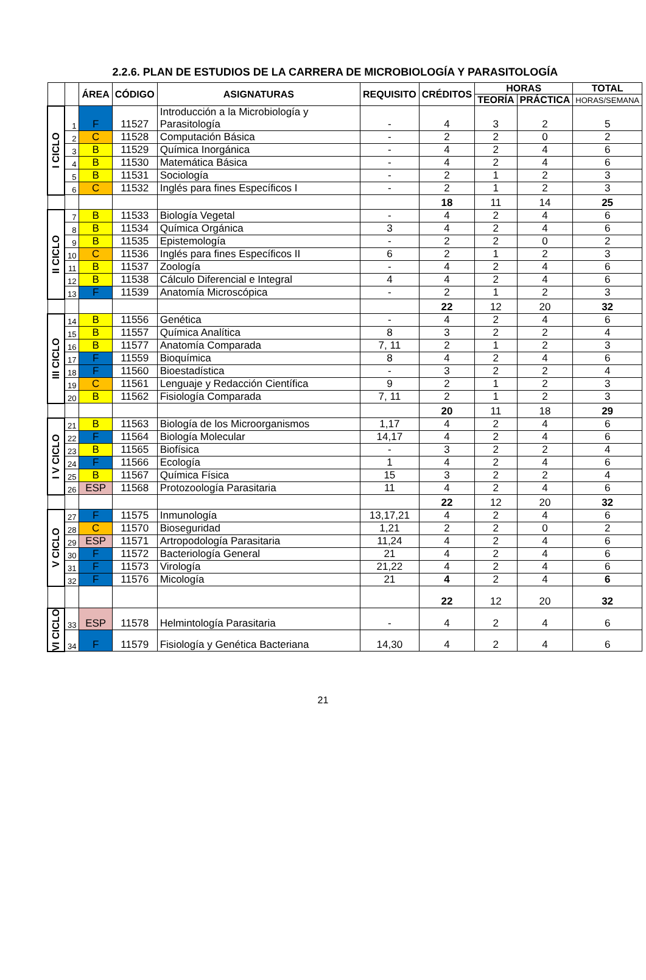2.2.6. PLAN DE ESTUDIOS DE LA CARRERA DE MICROBIOLOGÍA Y PARASITOLOGÍA
| | | ÁREA | CÓDIGO | ASIGNATURAS | REQUISITO | CRÉDITOS | HORAS | | TOTAL |
| --- | --- | --- | --- | --- | --- | --- | --- | --- | --- |
| | | | | | | | TEORÍA | PRÁCTICA | HORAS/SEMANA |
| I CICLO | 1 | F | 11527 | Introducción a la Microbiología y Parasitología | - | 4 | 3 | 2 | 5 |
| | 2 | C | 11528 | Computación Básica | - | 2 | 2 | 0 | 2 |
| | 3 | B | 11529 | Química Inorgánica | - | 4 | 2 | 4 | 6 |
| | 4 | B | 11530 | Matemática Básica | - | 4 | 2 | 4 | 6 |
| | 5 | B | 11531 | Sociología | - | 2 | 1 | 2 | 3 |
| | 6 | C | 11532 | Inglés para fines Específicos I | - | 2 | 1 | 2 | 3 |
| | | | | | | 18 | 11 | 14 | 25 |
| II CICLO | 7 | B | 11533 | Biología Vegetal | - | 4 | 2 | 4 | 6 |
| | 8 | B | 11534 | Química Orgánica | 3 | 4 | 2 | 4 | 6 |
| | 9 | B | 11535 | Epistemología | - | 2 | 2 | 0 | 2 |
| | 10 | C | 11536 | Inglés para fines Específicos II | 6 | 2 | 1 | 2 | 3 |
| | 11 | B | 11537 | Zoología | - | 4 | 2 | 4 | 6 |
| | 12 | B | 11538 | Cálculo Diferencial e Integral | 4 | 4 | 2 | 4 | 6 |
| | 13 | F | 11539 | Anatomía Microscópica | - | 2 | 1 | 2 | 3 |
| | | | | | | 22 | 12 | 20 | 32 |
| III CICLO | 14 | B | 11556 | Genética | - | 4 | 2 | 4 | 6 |
| | 15 | B | 11557 | Química Analítica | 8 | 3 | 2 | 2 | 4 |
| | 16 | B | 11577 | Anatomía Comparada | 7, 11 | 2 | 1 | 2 | 3 |
| | 17 | F | 11559 | Bioquímica | 8 | 4 | 2 | 4 | 6 |
| | 18 | F | 11560 | Bioestadística | - | 3 | 2 | 2 | 4 |
| | 19 | C | 11561 | Lenguaje y Redacción Científica | 9 | 2 | 1 | 2 | 3 |
| | 20 | B | 11562 | Fisiología Comparada | 7, 11 | 2 | 1 | 2 | 3 |
| | | | | | | 20 | 11 | 18 | 29 |
| I V CICLO | 21 | B | 11563 | Biología de los Microorganismos | 1,17 | 4 | 2 | 4 | 6 |
| | 22 | F | 11564 | Biología Molecular | 14,17 | 4 | 2 | 4 | 6 |
| | 23 | B | 11565 | Biofísica | - | 3 | 2 | 2 | 4 |
| | 24 | F | 11566 | Ecología | 1 | 4 | 2 | 4 | 6 |
| | 25 | B | 11567 | Química Física | 15 | 3 | 2 | 2 | 4 |
| | 26 | ESP | 11568 | Protozoología Parasitaria | 11 | 4 | 2 | 4 | 6 |
| | | | | | | 22 | 12 | 20 | 32 |
| V CICLO | 27 | F | 11575 | Inmunología | 13,17,21 | 4 | 2 | 4 | 6 |
| | 28 | C | 11570 | Bioseguridad | 1,21 | 2 | 2 | 0 | 2 |
| | 29 | ESP | 11571 | Artropodología Parasitaria | 11,24 | 4 | 2 | 4 | 6 |
| | 30 | F | 11572 | Bacteriología General | 21 | 4 | 2 | 4 | 6 |
| | 31 | F | 11573 | Virología | 21,22 | 4 | 2 | 4 | 6 |
| | 32 | F | 11576 | Micología | 21 | 4 | 2 | 4 | 6 |
| | | | | | | 22 | 12 | 20 | 32 |
| VI CICLO | 33 | ESP | 11578 | Helmintología Parasitaria | - | 4 | 2 | 4 | 6 |
| | 34 | F | 11579 | Fisiología y Genética Bacteriana | 14,30 | 4 | 2 | 4 | 6 |
21